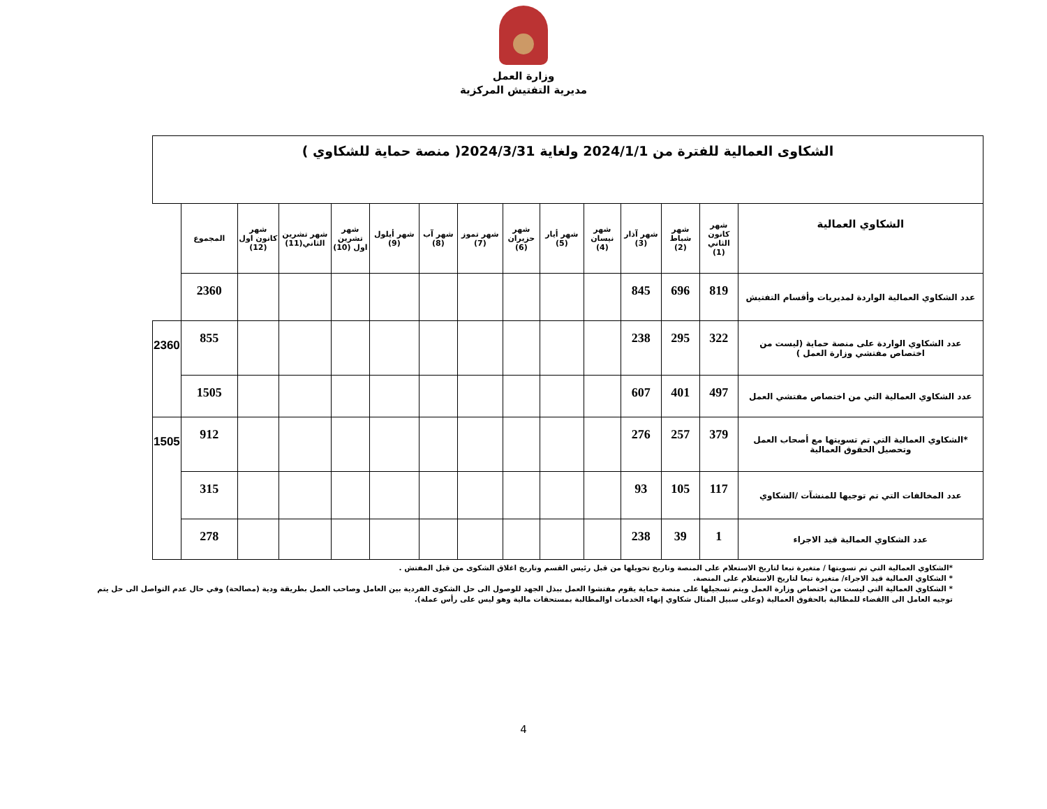وزارة العمل
مديرية التفتيش المركزية
| الشكاوى العمالية للفترة من 2024/1/1 ولغاية 2024/3/31( منصة حماية للشكاوي ) | | | | | | | | | | | | | | | |
| الشكاوي العمالية | شهر كانون الثاني (1) | شهر شباط (2) | شهر آذار (3) | شهر نيسان (4) | شهر أيار (5) | شهر حزيران (6) | شهر تموز (7) | شهر آب (8) | شهر أيلول (9) | شهر تشرين اول (10) | شهر تشرين الثاني(11) | شهر كانون اول (12) | المجموع | | |
| عدد الشكاوي العمالية الواردة لمديريات وأقسام التفتيش | 819 | 696 | 845 | | | | | | | | | | 2360 | | |
| عدد الشكاوي الواردة على منصة حماية (ليست من اختصاص مفتشي وزارة العمل ) | 322 | 295 | 238 | | | | | | | | | | 855 | 2360 | |
| عدد الشكاوي العمالية التي من اختصاص مفتشي العمل | 497 | 401 | 607 | | | | | | | | | | 1505 | | |
| *الشكاوي العمالية التي تم تسويتها مع أصحاب العمل وتحصيل الحقوق العمالية | 379 | 257 | 276 | | | | | | | | | | 912 | 1505 | |
| عدد المخالفات التي تم توجيها للمنشآت /الشكاوي | 117 | 105 | 93 | | | | | | | | | | 315 | | |
| عدد الشكاوي العمالية قيد الاجراء | 1 | 39 | 238 | | | | | | | | | | 278 | | |
*الشكاوي العمالية التي تم تسويتها / متغيرة تبعا لتاريخ الاستعلام على المنصة وتاريخ تحويلها من قبل رئيس القسم وتاريخ اغلاق الشكوى من قبل المفتش .
* الشكاوي العمالية قيد الاجراء/ متغيرة تبعا لتاريخ الاستعلام على المنصة.
* الشكاوي العمالية التي ليست من اختصاص وزارة العمل ويتم تسجيلها على منصة حماية يقوم مفتشوا العمل ببذل الجهد للوصول الى حل الشكوى الفردية بين العامل وصاحب العمل بطريقة ودية (مصالحة) وفي حال عدم التواصل الى حل يتم توجيه العامل الى االقضاء للمطالبة بالحقوق العمالية (وعلى سبيل المثال شكاوي إنهاء الخدمات اوالمطالبة بمستحقات مالية وهو ليس على رأس عملة).
4